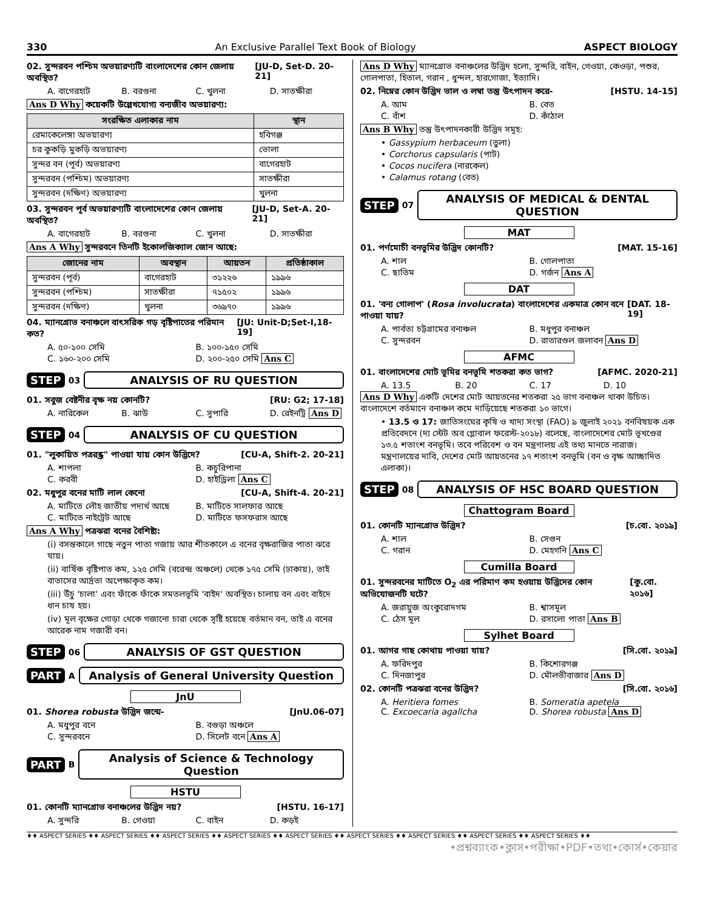330 An Exclusive Parallel Text Book of Biology ASPECT BIOLOGY
02. সুন্দরবন পশ্চিম অভয়ারণ্যটি বাংলাদেশের কোন জেলায় অবস্থিত? [JU-D, Set-D. 20-21]
A. বাগেরহাট B. বরগুনা C. খুলনা D. সাতক্ষীরা
Ans D Why কয়েকটি উল্লেখযোগ্য বন্যজীব অভয়ারণ্য:
| সংরক্ষিত এলাকার নাম | স্থান |
| --- | --- |
| রেমাকেলেঙ্গা অভয়ারণ্য | হবিগঞ্জ |
| চর কুকড়ি মুকড়ি অভয়ারণ্য | ভোলা |
| সুন্দর বন (পূর্ব) অভয়ারণ্য | বাগেরহাট |
| সুন্দরবন (পশ্চিম) অভয়ারণ্য | সাতক্ষীরা |
| সুন্দরবন (দক্ষিণ) অভয়ারণ্য | খুলনা |
03. সুন্দরবন পূর্ব অভয়ারণ্যটি বাংলাদেশের কোন জেলায় অবস্থিত? [JU-D, Set-A. 20-21]
A. বাগেরহাট B. বরগুনা C. খুলনা D. সাতক্ষীরা
Ans A Why সুন্দরবনে তিনটি ইকোলজিক্যাল জোন আছে:
| জোনের নাম | অবস্থান | আয়তন | প্রতিষ্ঠাকাল |
| --- | --- | --- | --- |
| সুন্দরবন (পূর্ব) | বাগেরহাট | ৩১২২৬ | ১৯৯৬ |
| সুন্দরবন (পশ্চিম) | সাতক্ষীরা | ৭১৫০২ | ১৯৯৬ |
| সুন্দরবন (দক্ষিণ) | খুলনা | ৩৬৯৭০ | ১৯৯৬ |
04. ম্যানগ্রোভ বনাঞ্চলে বাৎসরিক গড় বৃষ্টিপাতের পরিমান কত? [JU: Unit-D;Set-I,18-19]
A. ৫০-১০০ সেমি B. ১০০-১৫০ সেমি C. ১৬০-২০০ সেমি D. ২০০-২৫০ সেমি Ans C
STEP 03 ANALYSIS OF RU QUESTION
01. সবুজ বেষ্টনীর বৃক্ষ নয় কোনটি? [RU: G2; 17-18]
A. নারিকেল B. ঝাউ C. সুপারি D. রেইনট্রি Ans D
STEP 04 ANALYSIS OF CU QUESTION
01. "লুকায়িত পত্ররন্ধ্র" পাওয়া যায় কোন উদ্ভিদে? [CU-A, Shift-2. 20-21]
A. শাপলা B. কচুরিপানা C. করবী D. হাইড্রিলা Ans C
02. মধুপুর বনের মাটি লাল কেনো [CU-A, Shift-4. 20-21]
A. মাটিতে লৌহ জাতীয় পদার্থ আছে B. মাটিতে সালফার আছে C. মাটিতে নাইট্রেট আছে D. মাটিতে ফসফরাস আছে
Ans A Why পত্রঝরা বনের বৈশিষ্ট্য:
(i) বসন্তকালে গাছে নতুন পাতা গজায় আর শীতকালে এ বনের বৃক্ষরাজির পাতা ঝরে যায়।
(ii) বার্ষিক বৃষ্টিপাত কম, ১২৫ সেমি (বরেন্দ্র অঞ্চলে) থেকে ১৭৫ সেমি (ঢাকায়), তাই বাতাসের আর্দ্রতা অপেক্ষাকৃত কম।
(iii) উঁচু 'চালা' এবং ফাঁকে ফাঁকে সমতলভূমি 'বাইদ' অবস্থিত। চালায় বন এবং বাইদে ধান চাষ হয়।
(iv) মূল বৃক্ষের গোড়া থেকে গজানো চারা থেকে সৃষ্টি হয়েছে বর্তমান বন, তাই এ বনের আরেক নাম গজারী বন।
STEP 06 ANALYSIS OF GST QUESTION
PART A Analysis of General University Question
JnU
01. Shorea robusta উদ্ভিদ জন্মে- [JnU.06-07]
A. মধুপুর বনে B. বগুড়া অঞ্চলে C. সুন্দরবনে D. সিলেট বনে Ans A
PART B Analysis of Science & Technology Question
HSTU
01. কোনটি ম্যানগ্রোভ বনাঞ্চলের উদ্ভিদ নয়? [HSTU. 16-17]
A. সুন্দরি B. গেওয়া C. বাইন D. কড়ই
Ans D Why ম্যানগ্রোভ বনাঞ্চলের উদ্ভিদ হলো, সুন্দরি, বাইন, গেওয়া, কেওড়া, পশুর, গোলপাতা, হিতাল, গরান , ধুন্দল, হারগোজা, ইত্যাদি।
02. নিম্নের কোন উদ্ভিদ ভাল ও লম্বা তন্তু উৎপাদন করে- [HSTU. 14-15]
A. আম B. বেত C. বাঁশ D. কাঁঠাল
Ans B Why তন্তু উৎপাদনকারী উদ্ভিদ সমূহ:
• Gassypium herbaceum (তুলা)
• Corchorus capsularis (পাট)
• Cocos nucifera (নারকেল)
• Calamus rotang (বেত)
STEP 07 ANALYSIS OF MEDICAL & DENTAL QUESTION
MAT
01. পর্ণমোচী বনভূমির উদ্ভিদ কোনটি? [MAT. 15-16]
A. শাল B. গোলপাতা C. ছাতিম D. গর্জন Ans A
DAT
01. 'বন্য গোলাপ' (Rosa involucrata) বাংলাদেশের একমাত্র কোন বনে পাওয়া যায়? [DAT. 18-19]
A. পার্বত্য চট্টগ্রামের বনাঞ্চল B. মধুপুর বনাঞ্চল C. সুন্দরবন D. রাতারগুল জলাবন Ans D
AFMC
01. বাংলাদেশের মোট ভূমির বনভূমি শতকরা কত ভাগ? [AFMC. 2020-21]
A. 13.5 B. 20 C. 17 D. 10
Ans D Why একটি দেশের মোট আয়তনের শতকরা ২৫ ভাগ বনাঞ্চল থাকা উচিত। বাংলাদেশে বর্তমানে বনাঞ্চল কমে দাড়িয়েছে শতকরা ১০ ভাগে।
• 13.5 ও 17: জাতিসংঘের কৃষি ও খাদ্য সংস্থা (FAO) ৯ জুলাই ২০২১ বনবিষয়ক এক প্রতিবেদনে (দ্য স্টেট অব গ্লোবাল ফরেস্ট-২০১৮) বলেছে, বাংলাদেশের মোট ভূখণ্ডের ১৩.৫ শতাংশ বনভূমি। তবে পরিবেশ ও বন মন্ত্রণালয় এই তথ্য মানতে নারাজ। মন্ত্রণালয়ের দাবি, দেশের মোট আয়তনের ১৭ শতাংশ বনভূমি (বন ও বৃক্ষ আচ্ছাদিত এলাকা)।
STEP 08 ANALYSIS OF HSC BOARD QUESTION
Chattogram Board
01. কোনটি ম্যানগ্রোভ উদ্ভিদ? [চ.বো. ২০১৯]
A. শাল B. সেগুন C. গরান D. মেহগনি Ans C
Cumilla Board
01. সুন্দরবনের মাটিতে O<sub>2</sub> এর পরিমাণ কম হওয়ায় উদ্ভিদের কোন অভিযোজনটি ঘটে? [কু.বো. ২০১৬]
A. জরায়ুজ অংকুরোদগম B. শ্বাসমূল C. ঠেস মূল D. রসালো পাতা Ans B
Sylhet Board
01. আগর গাছ কোথায় পাওয়া যায়? [সি.বো. ২০১৯]
A. ফরিদপুর B. কিশোরগঞ্জ C. দিনজাপুর D. মৌলভীবাজার Ans D
02. কোনটি পত্রঝরা বনের উদ্ভিদ? [সি.বো. ২০১৬]
A. Heritiera fomes B. Someratia apetela C. Excoecaria agallcha D. Shorea robusta Ans D
♦♦ ASPECT SERIES ♦♦ ASPECT SERIES ♦♦ ASPECT SERIES ♦♦ ASPECT SERIES ♦♦ ASPECT SERIES ♦♦ ASPECT SERIES ♦♦ ASPECT SERIES ♦♦ ASPECT SERIES ♦♦ ASPECT SERIES ♦♦
•প্রশ্নব্যাংক•ক্লাস•পরীক্ষা•PDF•তথ্য•কোর্স•কেয়ার